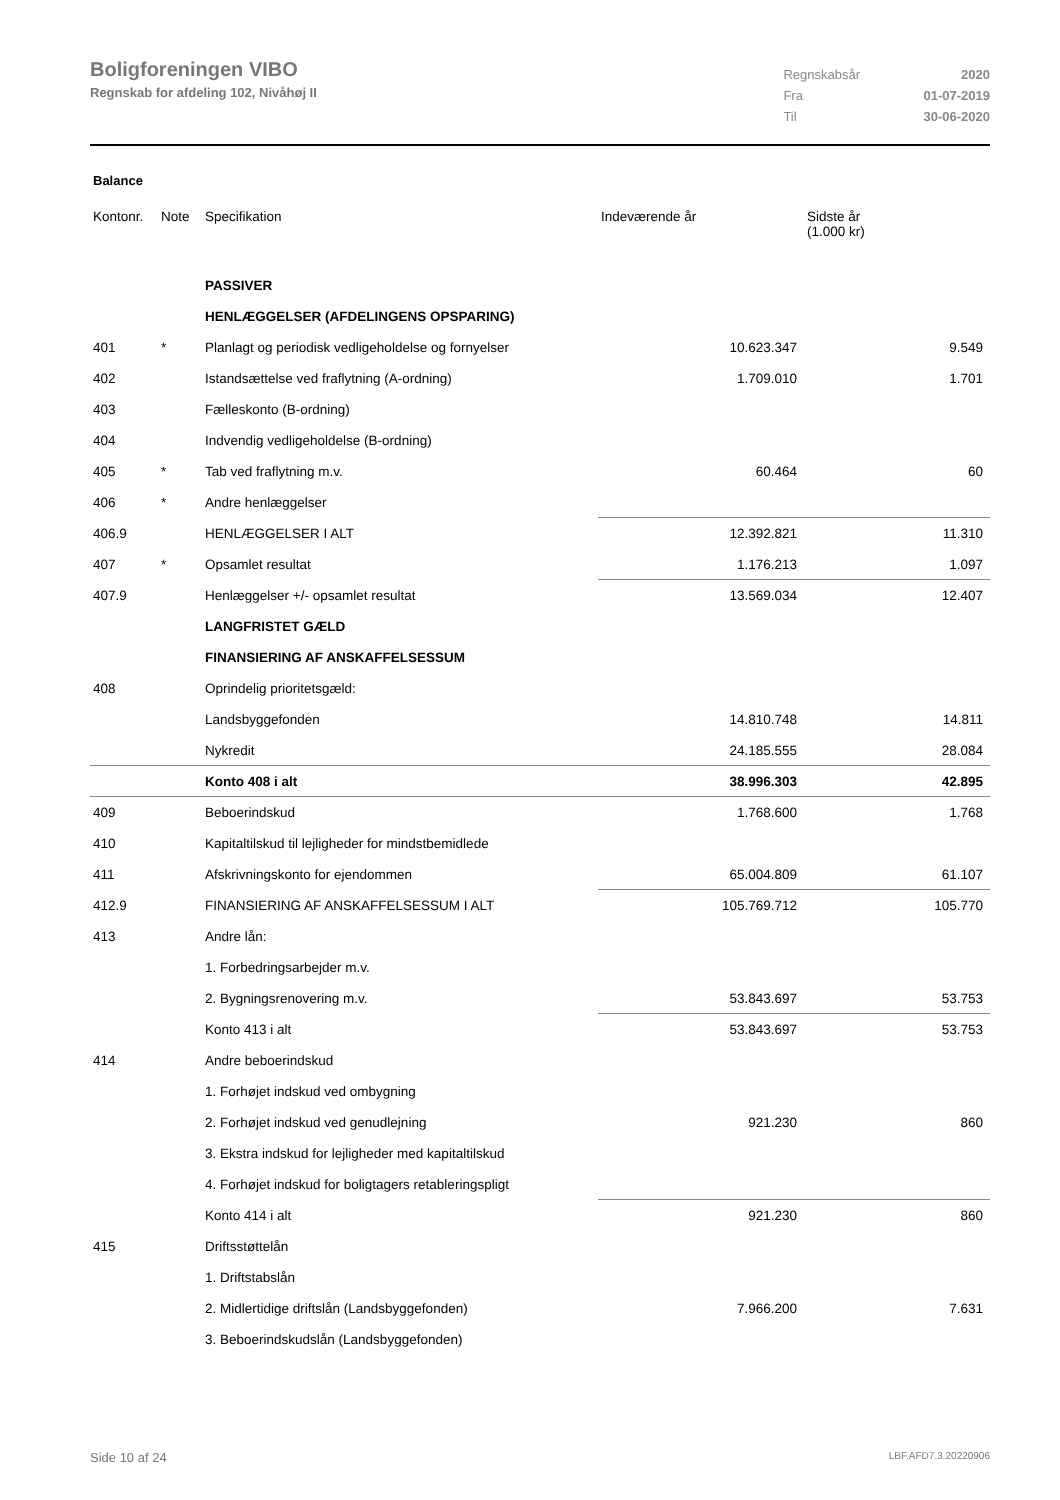Boligforeningen VIBO
Regnskab for afdeling 102, Nivåhøj II
| Regnskabsår | 2020 |
| Fra | 01-07-2019 |
| Til | 30-06-2020 |
Balance
| Kontonr. | Note | Specifikation | Indeværende år | Sidste år (1.000 kr) |
| --- | --- | --- | --- | --- |
| | | PASSIVER | | |
| | | HENLÆGGELSER (AFDELINGENS OPSPARING) | | |
| 401 | * | Planlagt og periodisk vedligeholdelse og fornyelser | 10.623.347 | 9.549 |
| 402 | | Istandsættelse ved fraflytning (A-ordning) | 1.709.010 | 1.701 |
| 403 | | Fælleskonto (B-ordning) | | |
| 404 | | Indvendig vedligeholdelse (B-ordning) | | |
| 405 | * | Tab ved fraflytning m.v. | 60.464 | 60 |
| 406 | * | Andre henlæggelser | | |
| 406.9 | | HENLÆGGELSER I ALT | 12.392.821 | 11.310 |
| 407 | * | Opsamlet resultat | 1.176.213 | 1.097 |
| 407.9 | | Henlæggelser +/- opsamlet resultat | 13.569.034 | 12.407 |
| | | LANGFRISTET GÆLD | | |
| | | FINANSIERING AF ANSKAFFELSESSUM | | |
| 408 | | Oprindelig prioritetsgæld: | | |
| | | Landsbyggefonden | 14.810.748 | 14.811 |
| | | Nykredit | 24.185.555 | 28.084 |
| | | Konto 408 i alt | 38.996.303 | 42.895 |
| 409 | | Beboerindskud | 1.768.600 | 1.768 |
| 410 | | Kapitaltilskud til lejligheder for mindstbemidlede | | |
| 411 | | Afskrivningskonto for ejendommen | 65.004.809 | 61.107 |
| 412.9 | | FINANSIERING AF ANSKAFFELSESSUM I ALT | 105.769.712 | 105.770 |
| 413 | | Andre lån: | | |
| | | 1. Forbedringsarbejder m.v. | | |
| | | 2. Bygningsrenovering m.v. | 53.843.697 | 53.753 |
| | | Konto 413 i alt | 53.843.697 | 53.753 |
| 414 | | Andre beboerindskud | | |
| | | 1. Forhøjet indskud ved ombygning | | |
| | | 2. Forhøjet indskud ved genudlejning | 921.230 | 860 |
| | | 3. Ekstra indskud for lejligheder med kapitaltilskud | | |
| | | 4. Forhøjet indskud for boligtagers retableringspligt | | |
| | | Konto 414 i alt | 921.230 | 860 |
| 415 | | Driftsstøttelån | | |
| | | 1. Driftstabslån | | |
| | | 2. Midlertidige driftslån (Landsbyggefonden) | 7.966.200 | 7.631 |
| | | 3. Beboerindskudslån (Landsbyggefonden) | | |
Side 10 af 24 LBF.AFD7.3.20220906